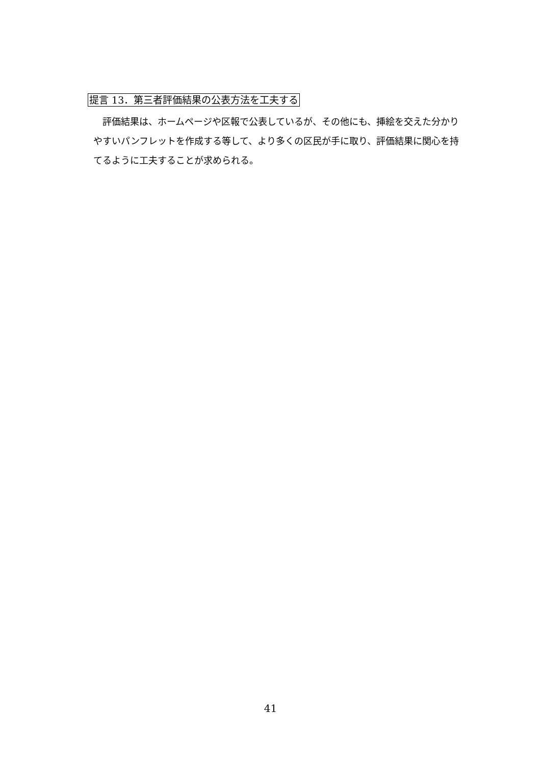提言 13．第三者評価結果の公表方法を工夫する
　評価結果は、ホームページや区報で公表しているが、その他にも、挿絵を交えた分かりやすいパンフレットを作成する等して、より多くの区民が手に取り、評価結果に関心を持てるように工夫することが求められる。
41